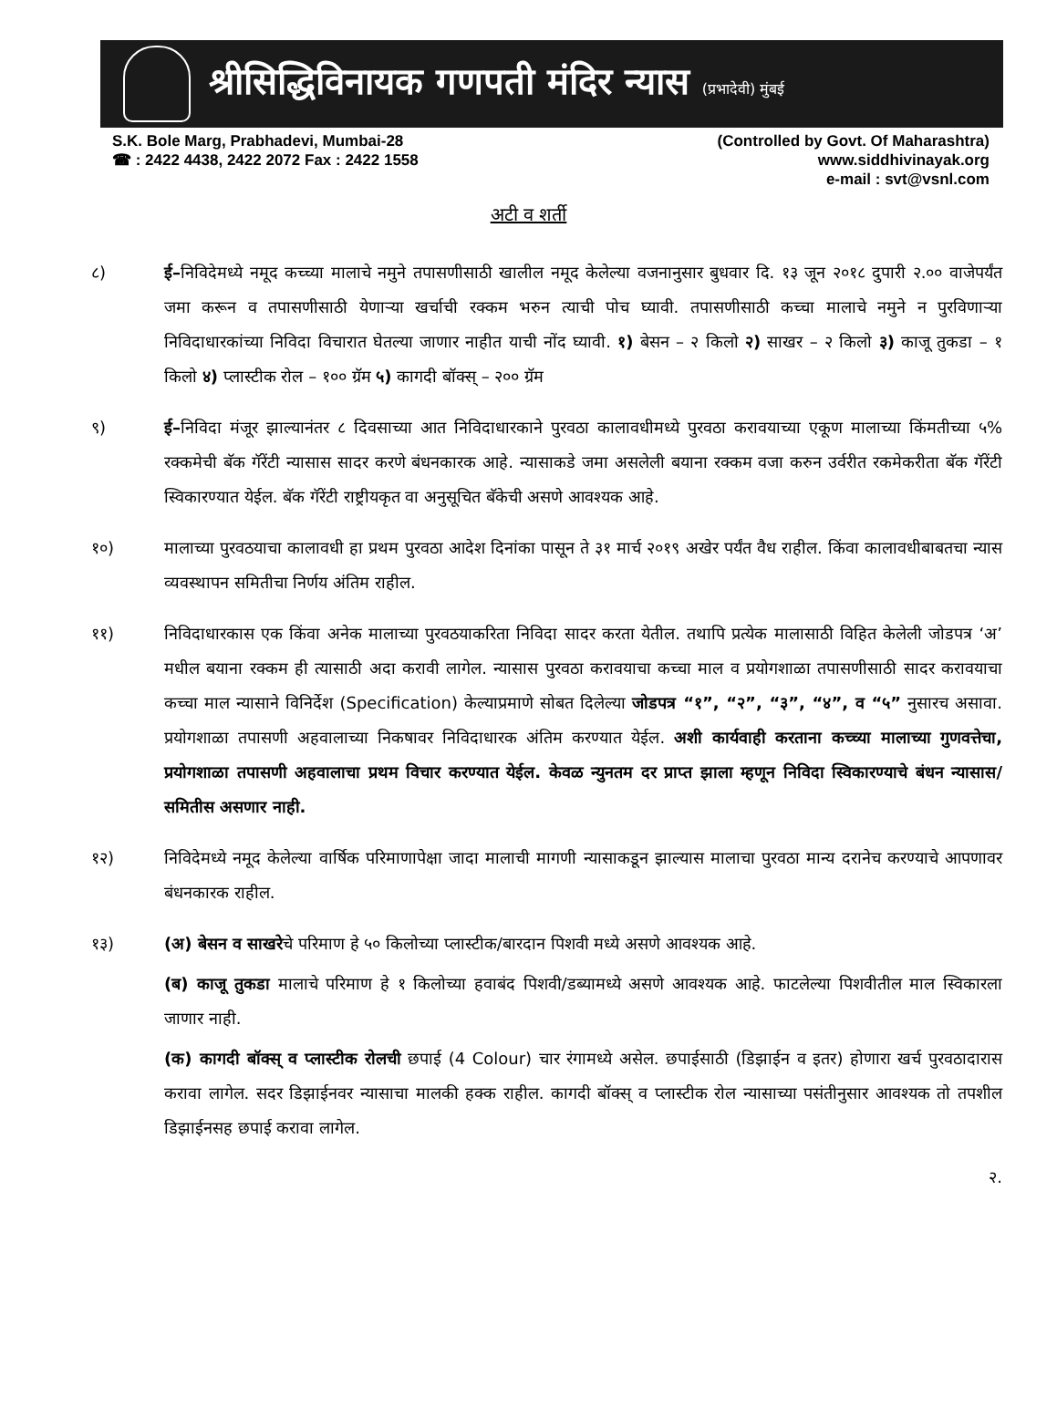श्रीसिद्धिविनायक गणपती मंदिर न्यास (प्रभादेवी) मुंबई
S.K. Bole Marg, Prabhadevi, Mumbai-28
☎ : 2422 4438, 2422 2072 Fax : 2422 1558
(Controlled by Govt. Of Maharashtra)
www.siddhivinayak.org
e-mail : svt@vsnl.com
अटी व शर्ती
८) ई–निविदेमध्ये नमूद कच्च्या मालाचे नमुने तपासणीसाठी खालील नमूद केलेल्या वजनानुसार बुधवार दि. १३ जून २०१८ दुपारी २.०० वाजेपर्यंत जमा करून व तपासणीसाठी येणाऱ्या खर्चाची रक्कम भरुन त्याची पोच घ्यावी. तपासणीसाठी कच्चा मालाचे नमुने न पुरविणाऱ्या निविदाधारकांच्या निविदा विचारात घेतल्या जाणार नाहीत याची नोंद घ्यावी. १) बेसन – २ किलो २) साखर – २ किलो ३) काजू तुकडा – १ किलो ४) प्लास्टीक रोल – १०० ग्रॅम ५) कागदी बॉक्स् – २०० ग्रॅम
९) ई–निविदा मंजूर झाल्यानंतर ८ दिवसाच्या आत निविदाधारकाने पुरवठा कालावधीमध्ये पुरवठा करावयाच्या एकूण मालाच्या किंमतीच्या ५% रक्कमेची बॅक गॅरेंटी न्यासास सादर करणे बंधनकारक आहे. न्यासाकडे जमा असलेली बयाना रक्कम वजा करुन उर्वरीत रकमेकरीता बॅक गॅरेंटी स्विकारण्यात येईल. बॅक गॅरेंटी राष्ट्रीयकृत वा अनुसूचित बॅकेची असणे आवश्यक आहे.
१०) मालाच्या पुरवठयाचा कालावधी हा प्रथम पुरवठा आदेश दिनांका पासून ते ३१ मार्च २०१९ अखेर पर्यंत वैध राहील. किंवा कालावधीबाबतचा न्यास व्यवस्थापन समितीचा निर्णय अंतिम राहील.
११) निविदाधारकास एक किंवा अनेक मालाच्या पुरवठयाकरिता निविदा सादर करता येतील. तथापि प्रत्येक मालासाठी विहित केलेली जोडपत्र ‘अ’ मधील बयाना रक्कम ही त्यासाठी अदा करावी लागेल. न्यासास पुरवठा करावयाचा कच्चा माल व प्रयोगशाळा तपासणीसाठी सादर करावयाचा कच्चा माल न्यासाने विनिर्देश (Specification) केल्याप्रमाणे सोबत दिलेल्या जोडपत्र “१”, “२”, “३”, “४”, व “५” नुसारच असावा. प्रयोगशाळा तपासणी अहवालाच्या निकषावर निविदाधारक अंतिम करण्यात येईल. अशी कार्यवाही करताना कच्च्या मालाच्या गुणवत्तेचा, प्रयोगशाळा तपासणी अहवालाचा प्रथम विचार करण्यात येईल. केवळ न्युनतम दर प्राप्त झाला म्हणून निविदा स्विकारण्याचे बंधन न्यासास/समितीस असणार नाही.
१२) निविदेमध्ये नमूद केलेल्या वार्षिक परिमाणापेक्षा जादा मालाची मागणी न्यासाकडून झाल्यास मालाचा पुरवठा मान्य दरानेच करण्याचे आपणावर बंधनकारक राहील.
१३) (अ) बेसन व साखरेचे परिमाण हे ५० किलोच्या प्लास्टीक/बारदान पिशवी मध्ये असणे आवश्यक आहे.
(ब) काजू तुकडा मालाचे परिमाण हे १ किलोच्या हवाबंद पिशवी/डब्यामध्ये असणे आवश्यक आहे. फाटलेल्या पिशवीतील माल स्विकारला जाणार नाही.
(क) कागदी बॉक्स् व प्लास्टीक रोलची छपाई (4 Colour) चार रंगामध्ये असेल. छपाईसाठी (डिझाईन व इतर) होणारा खर्च पुरवठादारास करावा लागेल. सदर डिझाईनवर न्यासाचा मालकी हक्क राहील. कागदी बॉक्स् व प्लास्टीक रोल न्यासाच्या पसंतीनुसार आवश्यक तो तपशील डिझाईनसह छपाई करावा लागेल.
२.